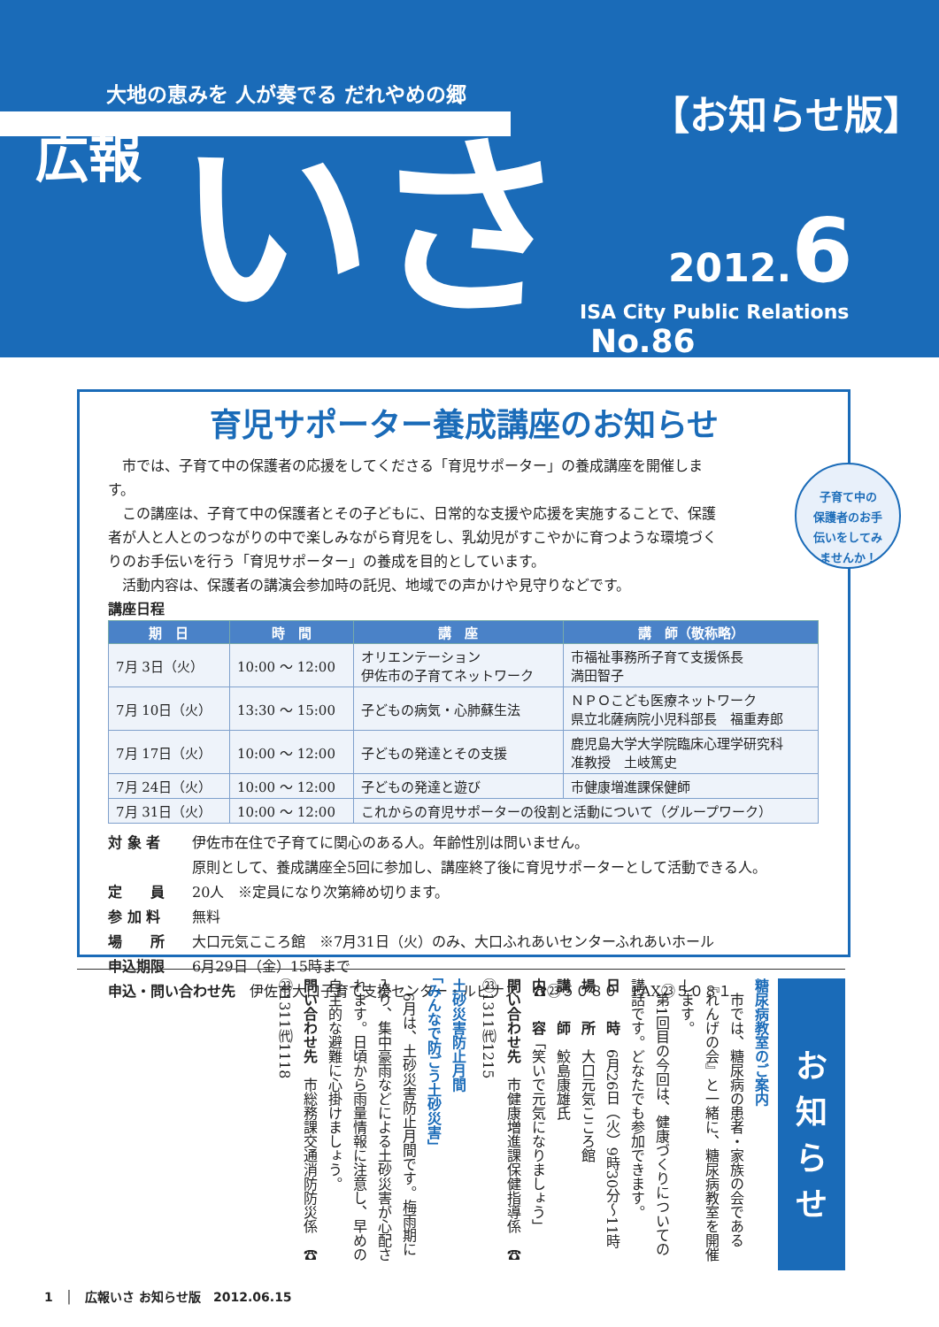大地の恵みを 人が奏でる だれやめの郷
広報 いさ
【お知らせ版】
2012.6
ISA City Public Relations No.86
育児サポーター養成講座のお知らせ
子育て中の
保護者のお手
伝いをしてみ
ませんか！
　市では、子育て中の保護者の応援をしてくださる「育児サポーター」の養成講座を開催します。
　この講座は、子育て中の保護者とその子どもに、日常的な支援や応援を実施することで、保護者が人と人とのつながりの中で楽しみながら育児をし、乳幼児がすこやかに育つような環境づくりのお手伝いを行う「育児サポーター」の養成を目的としています。
　活動内容は、保護者の講演会参加時の託児、地域での声かけや見守りなどです。
講座日程
| 期 日 | 時 間 | 講 座 | 講 師（敬称略） |
| --- | --- | --- | --- |
| 7月 3日（火） | 10:00 ～ 12:00 | オリエンテーション 伊佐市の子育てネットワーク | 市福祉事務所子育て支援係長 満田智子 |
| 7月 10日（火） | 13:30 ～ 15:00 | 子どもの病気・心肺蘇生法 | ＮＰＯこども医療ネットワーク 県立北薩病院小児科部長 福重寿郎 |
| 7月 17日（火） | 10:00 ～ 12:00 | 子どもの発達とその支援 | 鹿児島大学大学院臨床心理学研究科 准教授 土岐篤史 |
| 7月 24日（火） | 10:00 ～ 12:00 | 子どもの発達と遊び | 市健康増進課保健師 |
| 7月 31日（火） | 10:00 ～ 12:00 | これからの育児サポーターの役割と活動について（グループワーク） | |
対 象 者 伊佐市在住で子育てに関心のある人。年齢性別は問いません。
原則として、養成講座全5回に参加し、講座終了後に育児サポーターとして活動できる人。
定　　員 20人　※定員になり次第締め切ります。
参 加 料 無料
場　　所 大口元気こころ館　※7月31日（火）のみ、大口ふれあいセンターふれあいホール
申込期限 6月29日（金）15時まで
申込・問い合わせ先　伊佐市大口子育て支援センター・ルピナス　☎㉓５０８０　FAX㉓５０８１
お
知
ら
せ
糖尿病教室のご案内
　市では、糖尿病の患者・家族の会である『れんげの会』と一緒に、糖尿病教室を開催します。
　第1回目の今回は、健康づくりについての講話です。どなたでも参加できます。
日　　時　6月26日（火）9時30分～11時
場　　所　大口元気こころ館
講　　師　鮫島康雄氏
内　　容「笑いで元気になりましょう」
問い合わせ先　市健康増進課保健指導係　☎㉓1311㈹1215
土砂災害防止月間
「みんなで防ごう土砂災害」
　6月は、土砂災害防止月間です。梅雨期に入り、集中豪雨などによる土砂災害が心配されます。日頃から雨量情報に注意し、早めの自主的な避難に心掛けましょう。
問い合わせ先　市総務課交通消防防災係　☎㉓1311㈹1118
1　│　広報いさ お知らせ版　2012.06.15